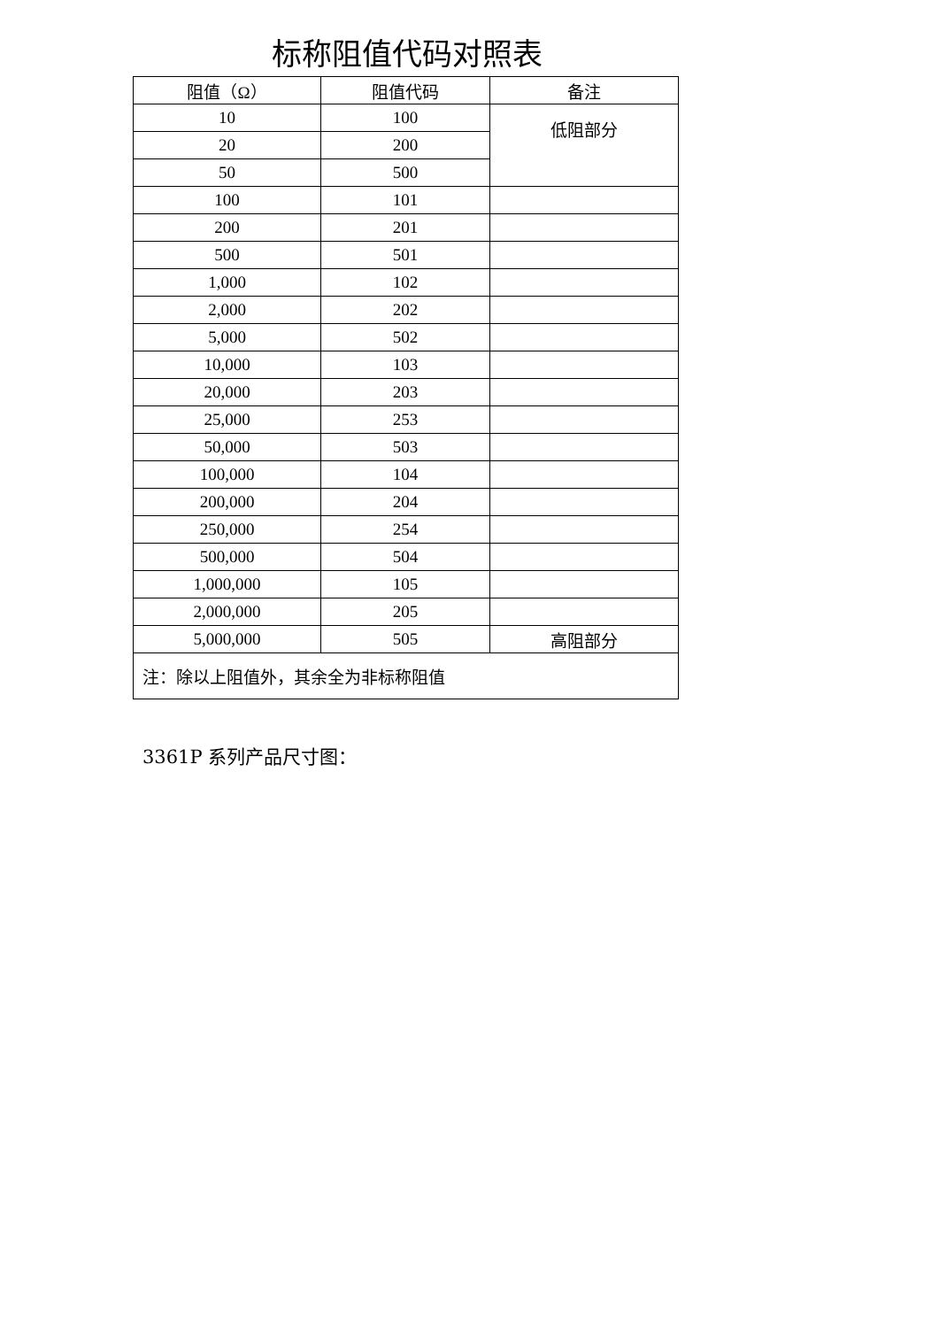标称阻值代码对照表
| 阻值（Ω） | 阻值代码 | 备注 |
| --- | --- | --- |
| 10 | 100 | 低阻部分 |
| 20 | 200 | |
| 50 | 500 | |
| 100 | 101 | |
| 200 | 201 | |
| 500 | 501 | |
| 1,000 | 102 | |
| 2,000 | 202 | |
| 5,000 | 502 | |
| 10,000 | 103 | |
| 20,000 | 203 | |
| 25,000 | 253 | |
| 50,000 | 503 | |
| 100,000 | 104 | |
| 200,000 | 204 | |
| 250,000 | 254 | |
| 500,000 | 504 | |
| 1,000,000 | 105 | |
| 2,000,000 | 205 | |
| 5,000,000 | 505 | 高阻部分 |
| 注：除以上阻值外，其余全为非标称阻值 | | |
3361P 系列产品尺寸图：